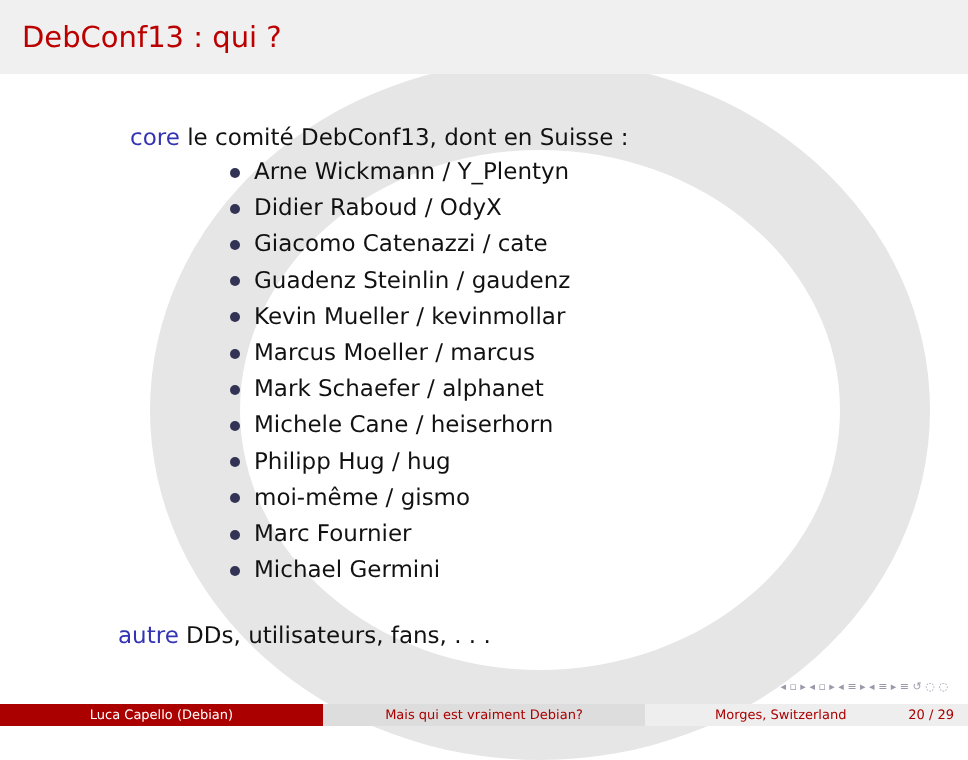DebConf13 : qui ?
core le comité DebConf13, dont en Suisse :
Arne Wickmann / Y_Plentyn
Didier Raboud / OdyX
Giacomo Catenazzi / cate
Guadenz Steinlin / gaudenz
Kevin Mueller / kevinmollar
Marcus Moeller / marcus
Mark Schaefer / alphanet
Michele Cane / heiserhorn
Philipp Hug / hug
moi-même / gismo
Marc Fournier
Michael Germini
autre DDs, utilisateurs, fans, . . .
◂ ▫ ▸ ◂ ▫ ▸ ◂ ≡ ▸ ◂ ≡ ▸ ≡ ↺ ◌ ◌
Luca Capello (Debian) Mais qui est vraiment Debian? Morges, Switzerland 20 / 29